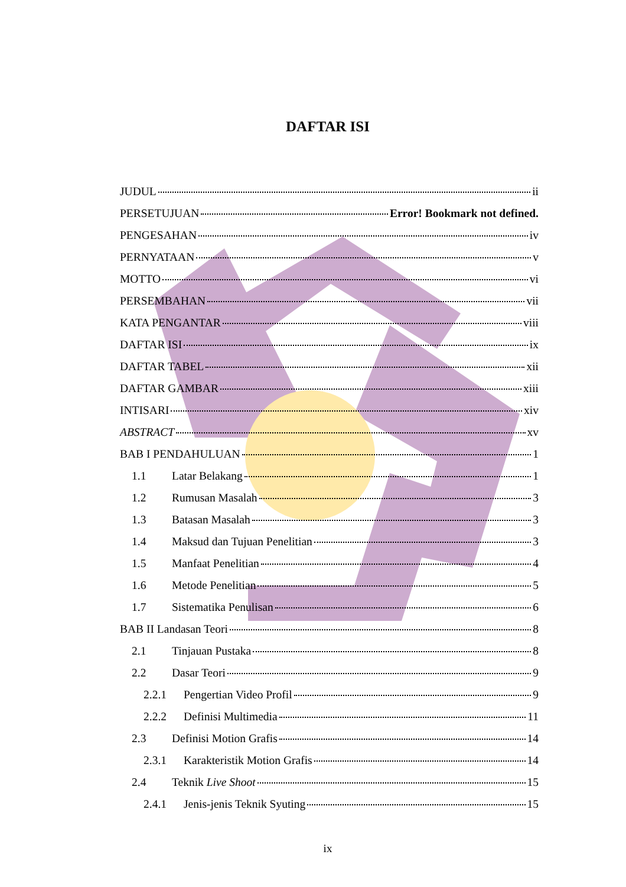DAFTAR ISI
JUDUL ii
PERSETUJUAN Error! Bookmark not defined.
PENGESAHAN iv
PERNYATAAN v
MOTTO vi
PERSEMBAHAN vii
KATA PENGANTAR viii
DAFTAR ISI ix
DAFTAR TABEL xii
DAFTAR GAMBAR xiii
INTISARI xiv
ABSTRACT xv
BAB I PENDAHULUAN 1
1.1 Latar Belakang 1
1.2 Rumusan Masalah 3
1.3 Batasan Masalah 3
1.4 Maksud dan Tujuan Penelitian 3
1.5 Manfaat Penelitian 4
1.6 Metode Penelitian 5
1.7 Sistematika Penulisan 6
BAB II Landasan Teori 8
2.1 Tinjauan Pustaka 8
2.2 Dasar Teori 9
2.2.1 Pengertian Video Profil 9
2.2.2 Definisi Multimedia 11
2.3 Definisi Motion Grafis 14
2.3.1 Karakteristik Motion Grafis 14
2.4 Teknik Live Shoot 15
2.4.1 Jenis-jenis Teknik Syuting 15
ix